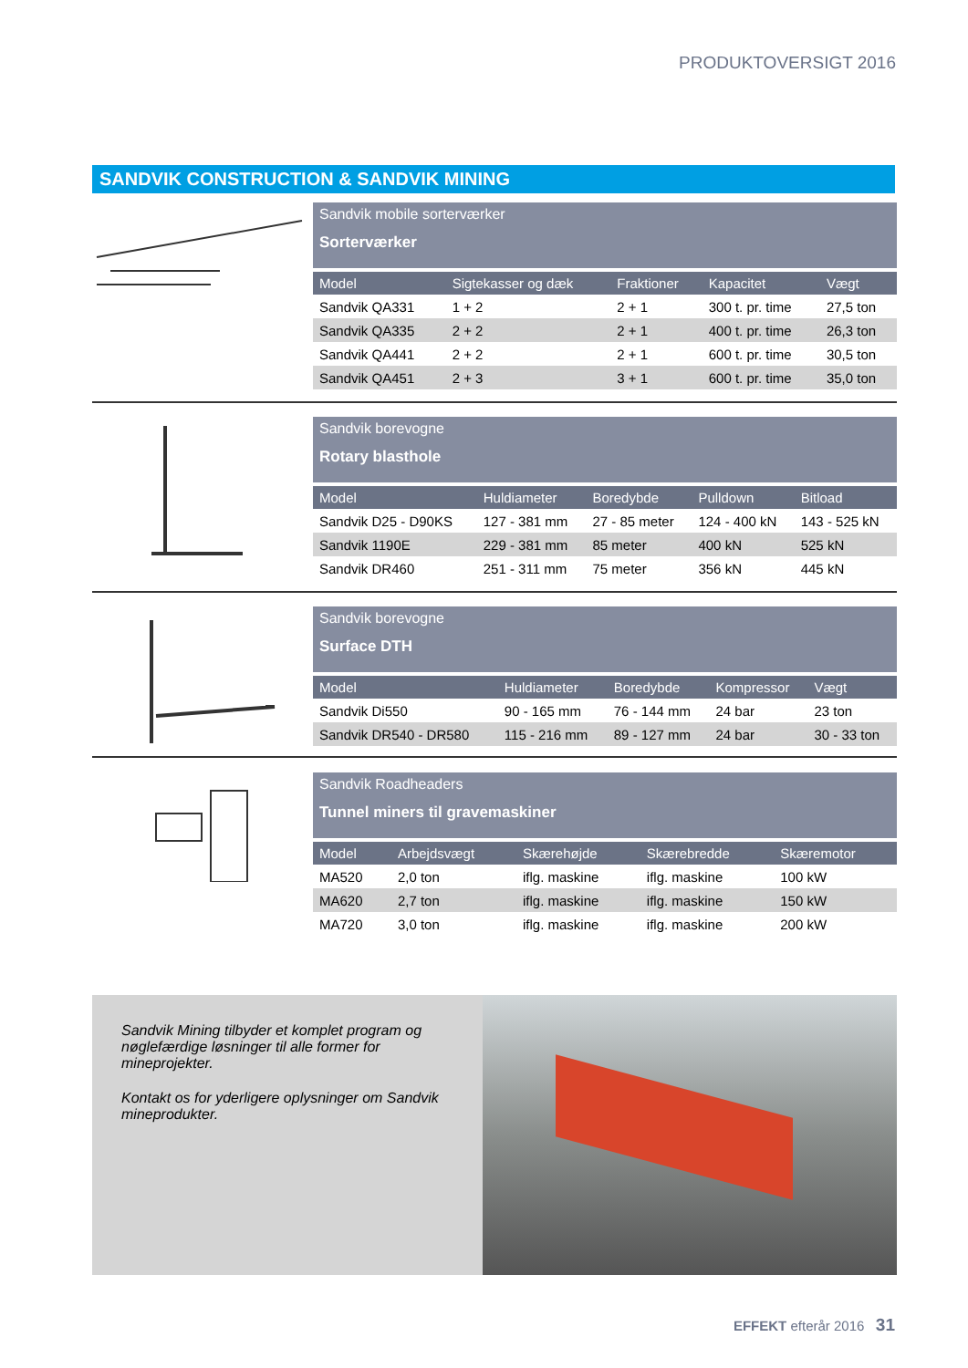PRODUKTOVERSIGT 2016
SANDVIK CONSTRUCTION & SANDVIK MINING
Sandvik mobile sorterværker
Sorterværker
| Model | Sigtekasser og dæk | Fraktioner | Kapacitet | Vægt |
| --- | --- | --- | --- | --- |
| Sandvik QA331 | 1 + 2 | 2 + 1 | 300 t. pr. time | 27,5 ton |
| Sandvik QA335 | 2 + 2 | 2 + 1 | 400 t. pr. time | 26,3 ton |
| Sandvik QA441 | 2 + 2 | 2 + 1 | 600 t. pr. time | 30,5 ton |
| Sandvik QA451 | 2 + 3 | 3 + 1 | 600 t. pr. time | 35,0 ton |
Sandvik borevogne
Rotary blasthole
| Model | Huldiameter | Boredybde | Pulldown | Bitload |
| --- | --- | --- | --- | --- |
| Sandvik D25 - D90KS | 127 - 381 mm | 27 - 85 meter | 124 - 400 kN | 143 - 525 kN |
| Sandvik 1190E | 229 - 381 mm | 85 meter | 400 kN | 525 kN |
| Sandvik DR460 | 251 - 311 mm | 75 meter | 356 kN | 445 kN |
Sandvik borevogne
Surface DTH
| Model | Huldiameter | Boredybde | Kompressor | Vægt |
| --- | --- | --- | --- | --- |
| Sandvik Di550 | 90 - 165 mm | 76 - 144 mm | 24 bar | 23 ton |
| Sandvik DR540 - DR580 | 115 - 216 mm | 89 - 127 mm | 24 bar | 30 - 33 ton |
Sandvik Roadheaders
Tunnel miners til gravemaskiner
| Model | Arbejdsvægt | Skærehøjde | Skærebredde | Skæremotor |
| --- | --- | --- | --- | --- |
| MA520 | 2,0 ton | iflg. maskine | iflg. maskine | 100 kW |
| MA620 | 2,7 ton | iflg. maskine | iflg. maskine | 150 kW |
| MA720 | 3,0 ton | iflg. maskine | iflg. maskine | 200 kW |
Sandvik Mining tilbyder et komplet program og nøglefærdige løsninger til alle former for mineprojekter.
Kontakt os for yderligere oplysninger om Sandvik mineprodukter.
EFFEKT efterår 2016 31